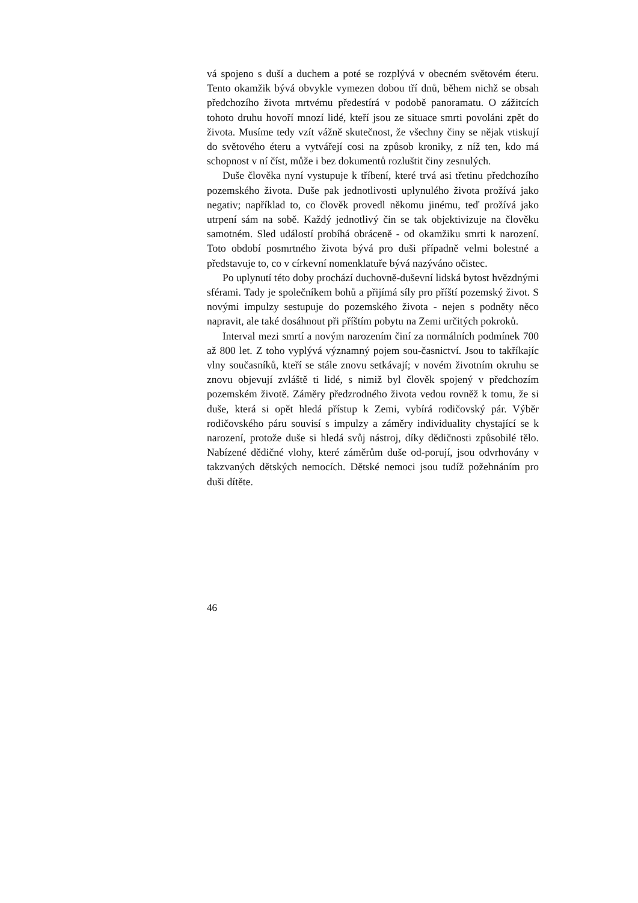vá spojeno s duší a duchem a poté se rozplývá v obecném světovém éteru. Tento okamžik bývá obvykle vymezen dobou tří dnů, během nichž se obsah předchozího života mrtvému předestírá v podobě panoramatu. O zážitcích tohoto druhu hovoří mnozí lidé, kteří jsou ze situace smrti povoláni zpět do života. Musíme tedy vzít vážně skutečnost, že všechny činy se nějak vtiskují do světového éteru a vytvářejí cosi na způsob kroniky, z níž ten, kdo má schopnost v ní číst, může i bez dokumentů rozluštit činy zesnulých.
Duše člověka nyní vystupuje k tříbení, které trvá asi třetinu předchozího pozemského života. Duše pak jednotlivosti uplynulého života prožívá jako negativ; například to, co člověk provedl někomu jinému, teď prožívá jako utrpení sám na sobě. Každý jednotlivý čin se tak objektivizuje na člověku samotném. Sled událostí probíhá obráceně - od okamžiku smrti k narození. Toto období posmrtného života bývá pro duši případně velmi bolestné a představuje to, co v církevní nomenklatuře bývá nazýváno očistec.
Po uplynutí této doby prochází duchovně-duševní lidská bytost hvězdnými sférami. Tady je společníkem bohů a přijímá síly pro příští pozemský život. S novými impulzy sestupuje do pozemského života - nejen s podněty něco napravit, ale také dosáhnout při příštím pobytu na Zemi určitých pokroků.
Interval mezi smrtí a novým narozením činí za normálních podmínek 700 až 800 let. Z toho vyplývá významný pojem sou-časnictví. Jsou to takříkajíc vlny současníků, kteří se stále znovu setkávají; v novém životním okruhu se znovu objevují zvláště ti lidé, s nimiž byl člověk spojený v předchozím pozemském životě. Záměry předzrodného života vedou rovněž k tomu, že si duše, která si opět hledá přístup k Zemi, vybírá rodičovský pár. Výběr rodičovského páru souvisí s impulzy a záměry individuality chystající se k narození, protože duše si hledá svůj nástroj, díky dědičnosti způsobilé tělo. Nabízené dědičné vlohy, které záměrům duše od-porují, jsou odvrhovány v takzvaných dětských nemocích. Dětské nemoci jsou tudíž požehnáním pro duši dítěte.
46